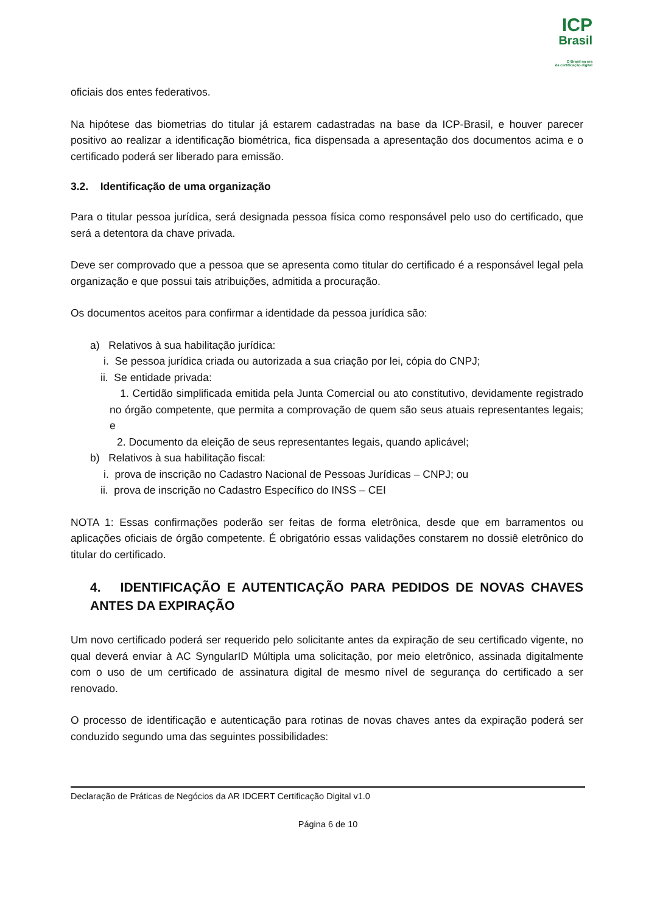ICP
Brasil
O Brasil na era
da certificação digital
oficiais dos entes federativos.
Na hipótese das biometrias do titular já estarem cadastradas na base da ICP-Brasil, e houver parecer positivo ao realizar a identificação biométrica, fica dispensada a apresentação dos documentos acima e o certificado poderá ser liberado para emissão.
3.2. Identificação de uma organização
Para o titular pessoa jurídica, será designada pessoa física como responsável pelo uso do certificado, que será a detentora da chave privada.
Deve ser comprovado que a pessoa que se apresenta como titular do certificado é a responsável legal pela organização e que possui tais atribuições, admitida a procuração.
Os documentos aceitos para confirmar a identidade da pessoa jurídica são:
a) Relativos à sua habilitação jurídica:
i. Se pessoa jurídica criada ou autorizada a sua criação por lei, cópia do CNPJ;
ii. Se entidade privada:
1. Certidão simplificada emitida pela Junta Comercial ou ato constitutivo, devidamente registrado no órgão competente, que permita a comprovação de quem são seus atuais representantes legais; e
2. Documento da eleição de seus representantes legais, quando aplicável;
b) Relativos à sua habilitação fiscal:
i. prova de inscrição no Cadastro Nacional de Pessoas Jurídicas – CNPJ; ou
ii. prova de inscrição no Cadastro Específico do INSS – CEI
NOTA 1: Essas confirmações poderão ser feitas de forma eletrônica, desde que em barramentos ou aplicações oficiais de órgão competente. É obrigatório essas validações constarem no dossiê eletrônico do titular do certificado.
4. IDENTIFICAÇÃO E AUTENTICAÇÃO PARA PEDIDOS DE NOVAS CHAVES ANTES DA EXPIRAÇÃO
Um novo certificado poderá ser requerido pelo solicitante antes da expiração de seu certificado vigente, no qual deverá enviar à AC SyngularID Múltipla uma solicitação, por meio eletrônico, assinada digitalmente com o uso de um certificado de assinatura digital de mesmo nível de segurança do certificado a ser renovado.
O processo de identificação e autenticação para rotinas de novas chaves antes da expiração poderá ser conduzido segundo uma das seguintes possibilidades:
Declaração de Práticas de Negócios da AR IDCERT Certificação Digital v1.0
Página 6 de 10